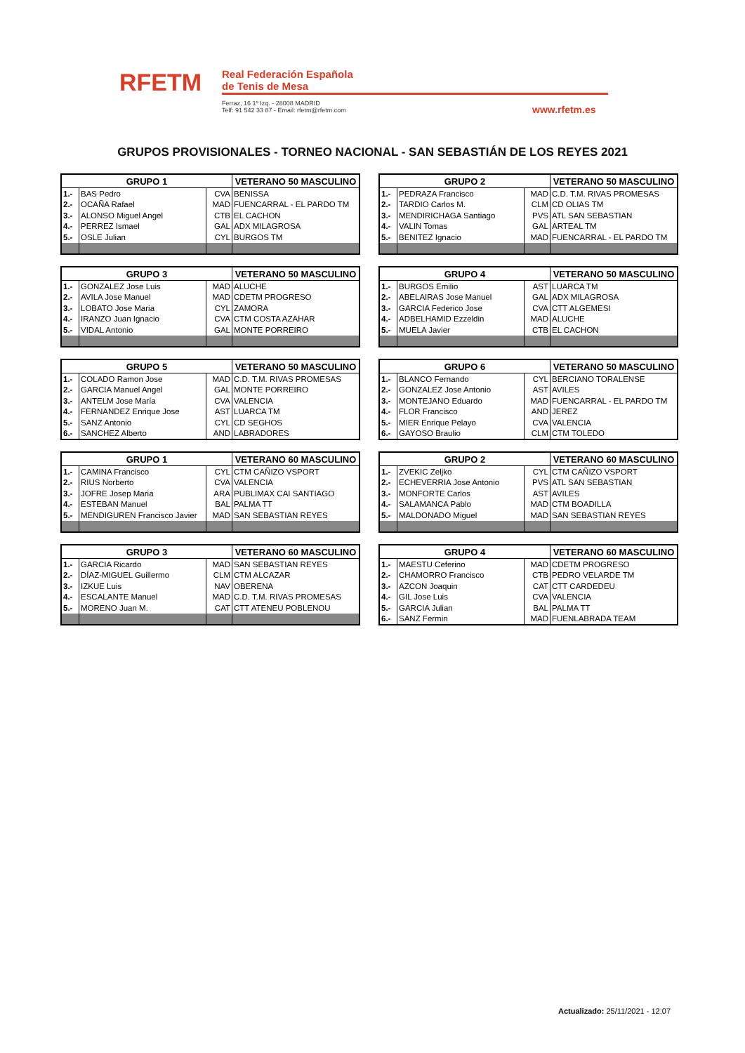RFETM
Real Federación Española
de Tenis de Mesa
Ferraz, 16 1º Izq. - 28008 MADRID
Telf: 91 542 33 87 - Email: rfetm@rfetm.com
www.rfetm.es
GRUPOS PROVISIONALES - TORNEO NACIONAL - SAN SEBASTIÁN DE LOS REYES 2021
| GRUPO 1 | | | VETERANO 50 MASCULINO |
| --- | --- | --- | --- |
| 1.- | BAS Pedro | CVA | BENISSA |
| 2.- | OCAÑA Rafael | MAD | FUENCARRAL - EL PARDO TM |
| 3.- | ALONSO Miguel Angel | CTB | EL CACHON |
| 4.- | PERREZ Ismael | GAL | ADX MILAGROSA |
| 5.- | OSLE Julian | CYL | BURGOS TM |
| GRUPO 2 | | | VETERANO 50 MASCULINO |
| --- | --- | --- | --- |
| 1.- | PEDRAZA Francisco | MAD | C.D. T.M. RIVAS PROMESAS |
| 2.- | TARDIO Carlos M. | CLM | CD OLIAS TM |
| 3.- | MENDIRICHAGA Santiago | PVS | ATL SAN SEBASTIAN |
| 4.- | VALIN Tomas | GAL | ARTEAL TM |
| 5.- | BENITEZ Ignacio | MAD | FUENCARRAL - EL PARDO TM |
| GRUPO 3 | | | VETERANO 50 MASCULINO |
| --- | --- | --- | --- |
| 1.- | GONZALEZ Jose Luis | MAD | ALUCHE |
| 2.- | AVILA Jose Manuel | MAD | CDETM PROGRESO |
| 3.- | LOBATO Jose Maria | CYL | ZAMORA |
| 4.- | IRANZO Juan Ignacio | CVA | CTM COSTA AZAHAR |
| 5.- | VIDAL Antonio | GAL | MONTE PORREIRO |
| GRUPO 4 | | | VETERANO 50 MASCULINO |
| --- | --- | --- | --- |
| 1.- | BURGOS Emilio | AST | LUARCA TM |
| 2.- | ABELAIRAS Jose Manuel | GAL | ADX MILAGROSA |
| 3.- | GARCIA Federico Jose | CVA | CTT ALGEMESI |
| 4.- | ADBELHAMID Ezzeldin | MAD | ALUCHE |
| 5.- | MUELA Javier | CTB | EL CACHON |
| GRUPO 5 | | | VETERANO 50 MASCULINO |
| --- | --- | --- | --- |
| 1.- | COLADO Ramon Jose | MAD | C.D. T.M. RIVAS PROMESAS |
| 2.- | GARCIA Manuel Angel | GAL | MONTE PORREIRO |
| 3.- | ANTELM Jose María | CVA | VALENCIA |
| 4.- | FERNANDEZ Enrique Jose | AST | LUARCA TM |
| 5.- | SANZ Antonio | CYL | CD SEGHOS |
| 6.- | SANCHEZ Alberto | AND | LABRADORES |
| GRUPO 6 | | | VETERANO 50 MASCULINO |
| --- | --- | --- | --- |
| 1.- | BLANCO Fernando | CYL | BERCIANO TORALENSE |
| 2.- | GONZALEZ Jose Antonio | AST | AVILES |
| 3.- | MONTEJANO Eduardo | MAD | FUENCARRAL - EL PARDO TM |
| 4.- | FLOR Francisco | AND | JEREZ |
| 5.- | MIER Enrique Pelayo | CVA | VALENCIA |
| 6.- | GAYOSO Braulio | CLM | CTM TOLEDO |
| GRUPO 1 | | | VETERANO 60 MASCULINO |
| --- | --- | --- | --- |
| 1.- | CAMINA Francisco | CYL | CTM CAÑIZO VSPORT |
| 2.- | RIUS Norberto | CVA | VALENCIA |
| 3.- | JOFRE Josep Maria | ARA | PUBLIMAX CAI SANTIAGO |
| 4.- | ESTEBAN Manuel | BAL | PALMA TT |
| 5.- | MENDIGUREN Francisco Javier | MAD | SAN SEBASTIAN REYES |
| GRUPO 2 | | | VETERANO 60 MASCULINO |
| --- | --- | --- | --- |
| 1.- | ZVEKIC Zeljko | CYL | CTM CAÑIZO VSPORT |
| 2.- | ECHEVERRIA Jose Antonio | PVS | ATL SAN SEBASTIAN |
| 3.- | MONFORTE Carlos | AST | AVILES |
| 4.- | SALAMANCA Pablo | MAD | CTM BOADILLA |
| 5.- | MALDONADO Miguel | MAD | SAN SEBASTIAN REYES |
| GRUPO 3 | | | VETERANO 60 MASCULINO |
| --- | --- | --- | --- |
| 1.- | GARCIA Ricardo | MAD | SAN SEBASTIAN REYES |
| 2.- | DÍAZ-MIGUEL Guillermo | CLM | CTM ALCAZAR |
| 3.- | IZKUE Luis | NAV | OBERENA |
| 4.- | ESCALANTE Manuel | MAD | C.D. T.M. RIVAS PROMESAS |
| 5.- | MORENO Juan M. | CAT | CTT ATENEU POBLENOU |
| GRUPO 4 | | | VETERANO 60 MASCULINO |
| --- | --- | --- | --- |
| 1.- | MAESTU Ceferino | MAD | CDETM PROGRESO |
| 2.- | CHAMORRO Francisco | CTB | PEDRO VELARDE TM |
| 3.- | AZCON Joaquin | CAT | CTT CARDEDEU |
| 4.- | GIL Jose Luis | CVA | VALENCIA |
| 5.- | GARCIA Julian | BAL | PALMA TT |
| 6.- | SANZ Fermin | MAD | FUENLABRADA TEAM |
Actualizado: 25/11/2021 - 12:07